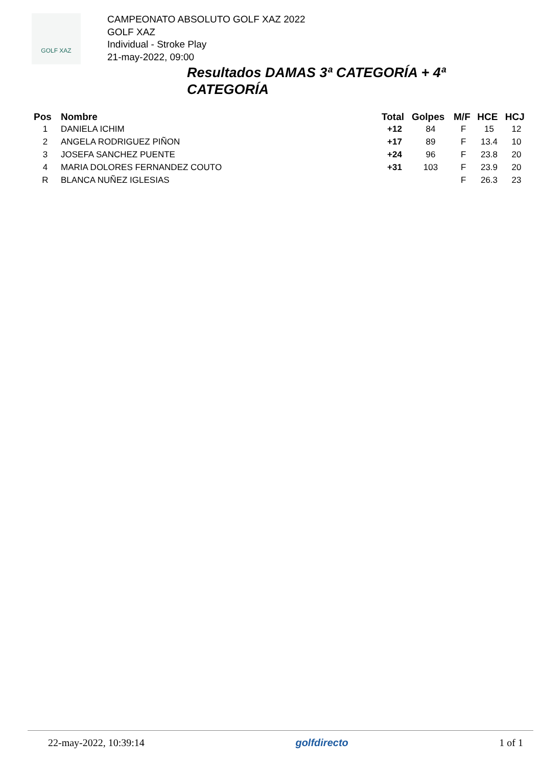GOLF XAZ
CAMPEONATO ABSOLUTO GOLF XAZ 2022
GOLF XAZ
Individual - Stroke Play
21-may-2022, 09:00
Resultados DAMAS 3ª CATEGORÍA + 4ª CATEGORÍA
| Pos | Nombre | Total | Golpes | M/F | HCE | HCJ |
| --- | --- | --- | --- | --- | --- | --- |
| 1 | DANIELA ICHIM | +12 | 84 | F | 15 | 12 |
| 2 | ANGELA RODRIGUEZ PIÑON | +17 | 89 | F | 13.4 | 10 |
| 3 | JOSEFA SANCHEZ PUENTE | +24 | 96 | F | 23.8 | 20 |
| 4 | MARIA DOLORES FERNANDEZ COUTO | +31 | 103 | F | 23.9 | 20 |
| R | BLANCA NUÑEZ IGLESIAS | | | F | 26.3 | 23 |
22-may-2022, 10:39:14 golfdirecto 1 of 1